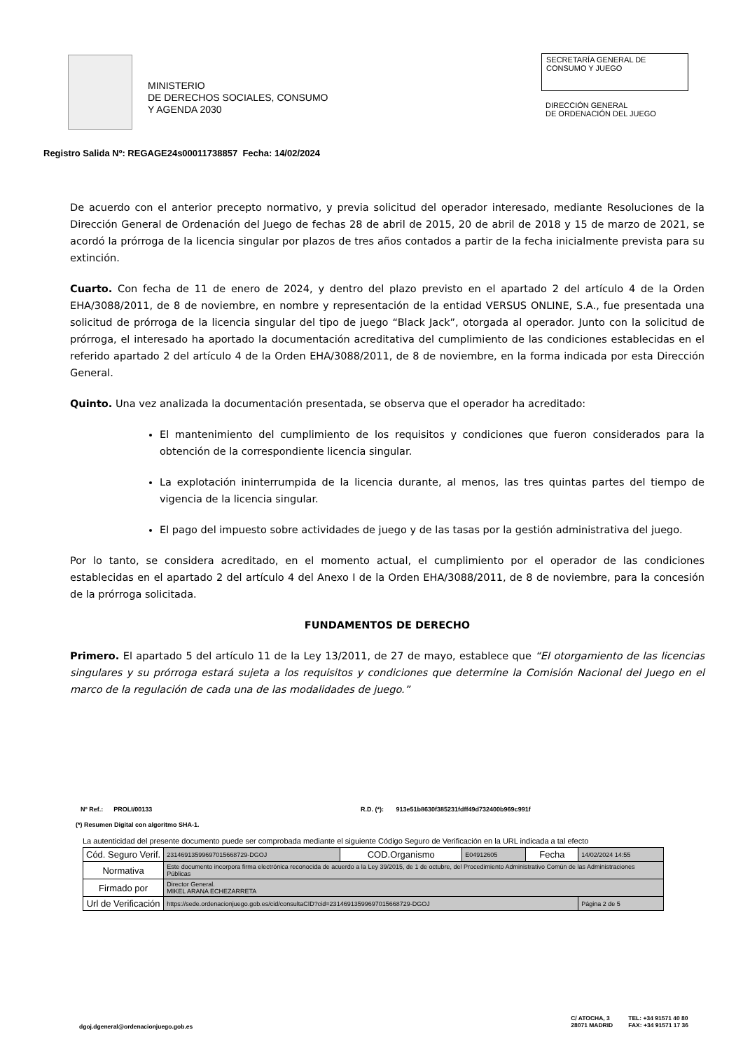MINISTERIO
DE DERECHOS SOCIALES, CONSUMO
Y AGENDA 2030
SECRETARÍA GENERAL DE
CONSUMO Y JUEGO
DIRECCIÓN GENERAL
DE ORDENACIÓN DEL JUEGO
Registro Salida Nº: REGAGE24s00011738857 Fecha: 14/02/2024
De acuerdo con el anterior precepto normativo, y previa solicitud del operador interesado, mediante Resoluciones de la Dirección General de Ordenación del Juego de fechas 28 de abril de 2015, 20 de abril de 2018 y 15 de marzo de 2021, se acordó la prórroga de la licencia singular por plazos de tres años contados a partir de la fecha inicialmente prevista para su extinción.
Cuarto. Con fecha de 11 de enero de 2024, y dentro del plazo previsto en el apartado 2 del artículo 4 de la Orden EHA/3088/2011, de 8 de noviembre, en nombre y representación de la entidad VERSUS ONLINE, S.A., fue presentada una solicitud de prórroga de la licencia singular del tipo de juego “Black Jack”, otorgada al operador. Junto con la solicitud de prórroga, el interesado ha aportado la documentación acreditativa del cumplimiento de las condiciones establecidas en el referido apartado 2 del artículo 4 de la Orden EHA/3088/2011, de 8 de noviembre, en la forma indicada por esta Dirección General.
Quinto. Una vez analizada la documentación presentada, se observa que el operador ha acreditado:
El mantenimiento del cumplimiento de los requisitos y condiciones que fueron considerados para la obtención de la correspondiente licencia singular.
La explotación ininterrumpida de la licencia durante, al menos, las tres quintas partes del tiempo de vigencia de la licencia singular.
El pago del impuesto sobre actividades de juego y de las tasas por la gestión administrativa del juego.
Por lo tanto, se considera acreditado, en el momento actual, el cumplimiento por el operador de las condiciones establecidas en el apartado 2 del artículo 4 del Anexo I de la Orden EHA/3088/2011, de 8 de noviembre, para la concesión de la prórroga solicitada.
FUNDAMENTOS DE DERECHO
Primero. El apartado 5 del artículo 11 de la Ley 13/2011, de 27 de mayo, establece que “El otorgamiento de las licencias singulares y su prórroga estará sujeta a los requisitos y condiciones que determine la Comisión Nacional del Juego en el marco de la regulación de cada una de las modalidades de juego.”
Nº Ref.: PROLI/00133 R.D. (*): 913e51b8630f385231fdff49d732400b969c991f
(*) Resumen Digital con algoritmo SHA-1.
La autenticidad del presente documento puede ser comprobada mediante el siguiente Código Seguro de Verificación en la URL indicada a tal efecto
| Cód. Seguro Verif. | 231469135996970156687​29-DGOJ | COD.Organismo | E04912605 | Fecha | 14/02/2024 14:55 |
| Normativa | Este documento incorpora firma electrónica reconocida de acuerdo a la Ley 39/2015, de 1 de octubre, del Procedimiento Administrativo Común de las Administraciones Públicas | | | | |
| Firmado por | Director General. MIKEL ARANA ECHEZARRETA | | | | |
| Url de Verificación | https://sede.ordenacionjuego.gob.es/cid/consultaCID?cid=23146913599697015668729-DGOJ | | | | Página 2 de 5 |
dgoj.dgeneral@ordenacionjuego.gob.es C/ ATOCHA, 3
28071 MADRID TEL: +34 91571 40 80
FAX: +34 91571 17 36